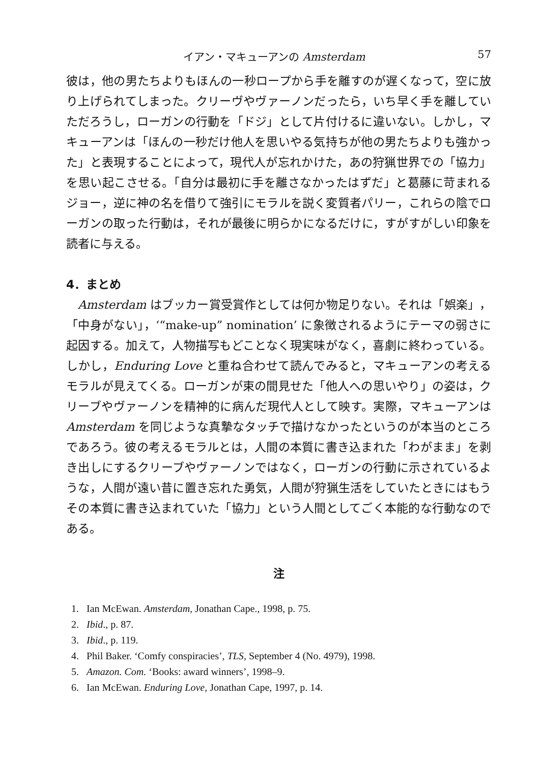イアン・マキューアンの Amsterdam 57
彼は，他の男たちよりもほんの一秒ロープから手を離すのが遅くなって，空に放り上げられてしまった。クリーヴやヴァーノンだったら，いち早く手を離していただろうし，ローガンの行動を「ドジ」として片付けるに違いない。しかし，マキューアンは「ほんの一秒だけ他人を思いやる気持ちが他の男たちよりも強かった」と表現することによって，現代人が忘れかけた，あの狩猟世界での「協力」を思い起こさせる。「自分は最初に手を離さなかったはずだ」と葛藤に苛まれるジョー，逆に神の名を借りて強引にモラルを説く変質者パリー，これらの陰でローガンの取った行動は，それが最後に明らかになるだけに，すがすがしい印象を読者に与える。
4．まとめ
Amsterdam はブッカー賞受賞作としては何か物足りない。それは「娯楽」，「中身がない」，‘“make-up” nomination’ に象徴されるようにテーマの弱さに起因する。加えて，人物描写もどことなく現実味がなく，喜劇に終わっている。しかし，Enduring Love と重ね合わせて読んでみると，マキューアンの考えるモラルが見えてくる。ローガンが束の間見せた「他人への思いやり」の姿は，クリーブやヴァーノンを精神的に病んだ現代人として映す。実際，マキューアンは Amsterdam を同じような真摯なタッチで描けなかったというのが本当のところであろう。彼の考えるモラルとは，人間の本質に書き込まれた「わがまま」を剥き出しにするクリーブやヴァーノンではなく，ローガンの行動に示されているような，人間が遠い昔に置き忘れた勇気，人間が狩猟生活をしていたときにはもうその本質に書き込まれていた「協力」という人間としてごく本能的な行動なのである。
注
1. Ian McEwan. Amsterdam, Jonathan Cape., 1998, p. 75.
2. Ibid., p. 87.
3. Ibid., p. 119.
4. Phil Baker. ‘Comfy conspiracies’, TLS, September 4 (No. 4979), 1998.
5. Amazon. Com. ‘Books: award winners’, 1998–9.
6. Ian McEwan. Enduring Love, Jonathan Cape, 1997, p. 14.